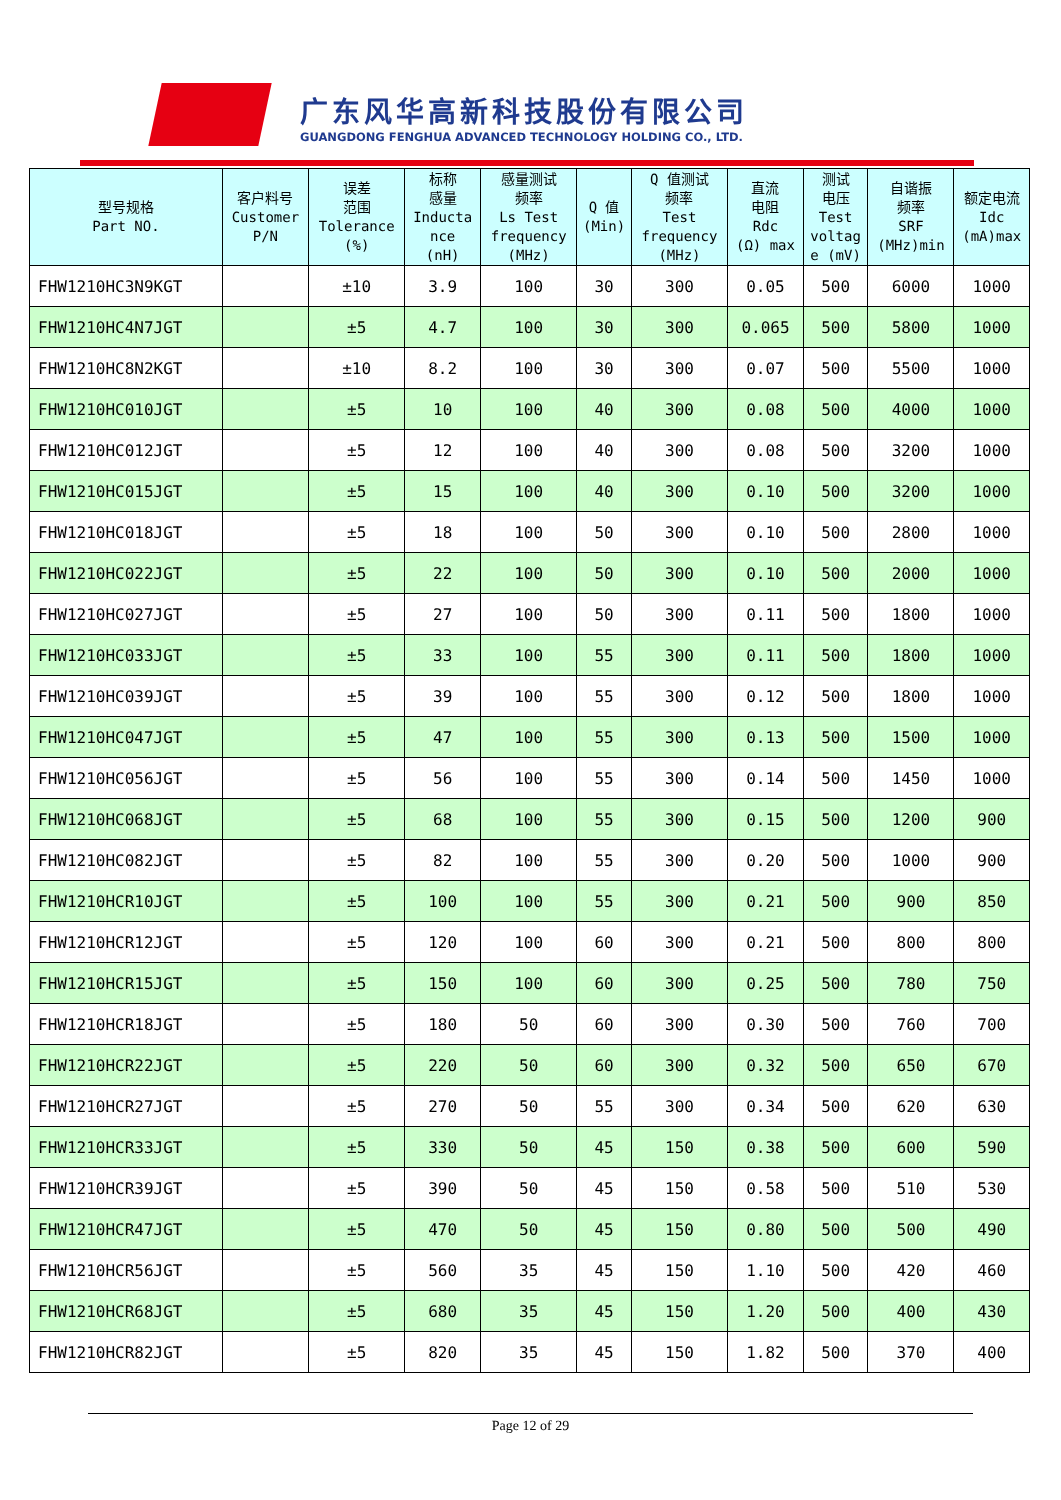广东风华高新科技股份有限公司
GUANGDONG FENGHUA ADVANCED TECHNOLOGY HOLDING CO., LTD.
| 型号规格 Part NO. | 客户料号 Customer P/N | 误差 范围 Tolerance (%) | 标称 感量 Inducta nce (nH) | 感量测试 频率 Ls Test frequency (MHz) | Q 值 (Min) | Q 值测试 频率 Test frequency (MHz) | 直流 电阻 Rdc (Ω) max | 测试 电压 Test voltag e (mV) | 自谐振 频率 SRF (MHz)min | 额定电流 Idc (mA)max |
| --- | --- | --- | --- | --- | --- | --- | --- | --- | --- | --- |
| FHW1210HC3N9KGT | | ±10 | 3.9 | 100 | 30 | 300 | 0.05 | 500 | 6000 | 1000 |
| FHW1210HC4N7JGT | | ±5 | 4.7 | 100 | 30 | 300 | 0.065 | 500 | 5800 | 1000 |
| FHW1210HC8N2KGT | | ±10 | 8.2 | 100 | 30 | 300 | 0.07 | 500 | 5500 | 1000 |
| FHW1210HC010JGT | | ±5 | 10 | 100 | 40 | 300 | 0.08 | 500 | 4000 | 1000 |
| FHW1210HC012JGT | | ±5 | 12 | 100 | 40 | 300 | 0.08 | 500 | 3200 | 1000 |
| FHW1210HC015JGT | | ±5 | 15 | 100 | 40 | 300 | 0.10 | 500 | 3200 | 1000 |
| FHW1210HC018JGT | | ±5 | 18 | 100 | 50 | 300 | 0.10 | 500 | 2800 | 1000 |
| FHW1210HC022JGT | | ±5 | 22 | 100 | 50 | 300 | 0.10 | 500 | 2000 | 1000 |
| FHW1210HC027JGT | | ±5 | 27 | 100 | 50 | 300 | 0.11 | 500 | 1800 | 1000 |
| FHW1210HC033JGT | | ±5 | 33 | 100 | 55 | 300 | 0.11 | 500 | 1800 | 1000 |
| FHW1210HC039JGT | | ±5 | 39 | 100 | 55 | 300 | 0.12 | 500 | 1800 | 1000 |
| FHW1210HC047JGT | | ±5 | 47 | 100 | 55 | 300 | 0.13 | 500 | 1500 | 1000 |
| FHW1210HC056JGT | | ±5 | 56 | 100 | 55 | 300 | 0.14 | 500 | 1450 | 1000 |
| FHW1210HC068JGT | | ±5 | 68 | 100 | 55 | 300 | 0.15 | 500 | 1200 | 900 |
| FHW1210HC082JGT | | ±5 | 82 | 100 | 55 | 300 | 0.20 | 500 | 1000 | 900 |
| FHW1210HCR10JGT | | ±5 | 100 | 100 | 55 | 300 | 0.21 | 500 | 900 | 850 |
| FHW1210HCR12JGT | | ±5 | 120 | 100 | 60 | 300 | 0.21 | 500 | 800 | 800 |
| FHW1210HCR15JGT | | ±5 | 150 | 100 | 60 | 300 | 0.25 | 500 | 780 | 750 |
| FHW1210HCR18JGT | | ±5 | 180 | 50 | 60 | 300 | 0.30 | 500 | 760 | 700 |
| FHW1210HCR22JGT | | ±5 | 220 | 50 | 60 | 300 | 0.32 | 500 | 650 | 670 |
| FHW1210HCR27JGT | | ±5 | 270 | 50 | 55 | 300 | 0.34 | 500 | 620 | 630 |
| FHW1210HCR33JGT | | ±5 | 330 | 50 | 45 | 150 | 0.38 | 500 | 600 | 590 |
| FHW1210HCR39JGT | | ±5 | 390 | 50 | 45 | 150 | 0.58 | 500 | 510 | 530 |
| FHW1210HCR47JGT | | ±5 | 470 | 50 | 45 | 150 | 0.80 | 500 | 500 | 490 |
| FHW1210HCR56JGT | | ±5 | 560 | 35 | 45 | 150 | 1.10 | 500 | 420 | 460 |
| FHW1210HCR68JGT | | ±5 | 680 | 35 | 45 | 150 | 1.20 | 500 | 400 | 430 |
| FHW1210HCR82JGT | | ±5 | 820 | 35 | 45 | 150 | 1.82 | 500 | 370 | 400 |
Page 12 of 29